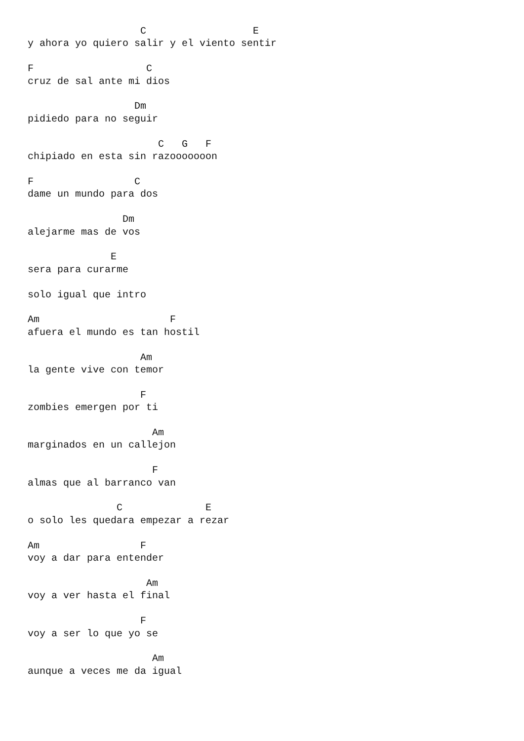C                  E
y ahora yo quiero salir y el viento sentir

F                   C
cruz de sal ante mi dios

                  Dm
pidiedo para no seguir

                      C   G   F
chipiado en esta sin razooooooon

F                 C
dame un mundo para dos

                Dm
alejarme mas de vos

              E
sera para curarme

solo igual que intro

Am                      F
afuera el mundo es tan hostil

                   Am
la gente vive con temor

                   F
zombies emergen por ti

                     Am
marginados en un callejon

                     F
almas que al barranco van

               C              E
o solo les quedara empezar a rezar

Am                 F
voy a dar para entender

                    Am
voy a ver hasta el final

                   F
voy a ser lo que yo se

                     Am
aunque a veces me da igual